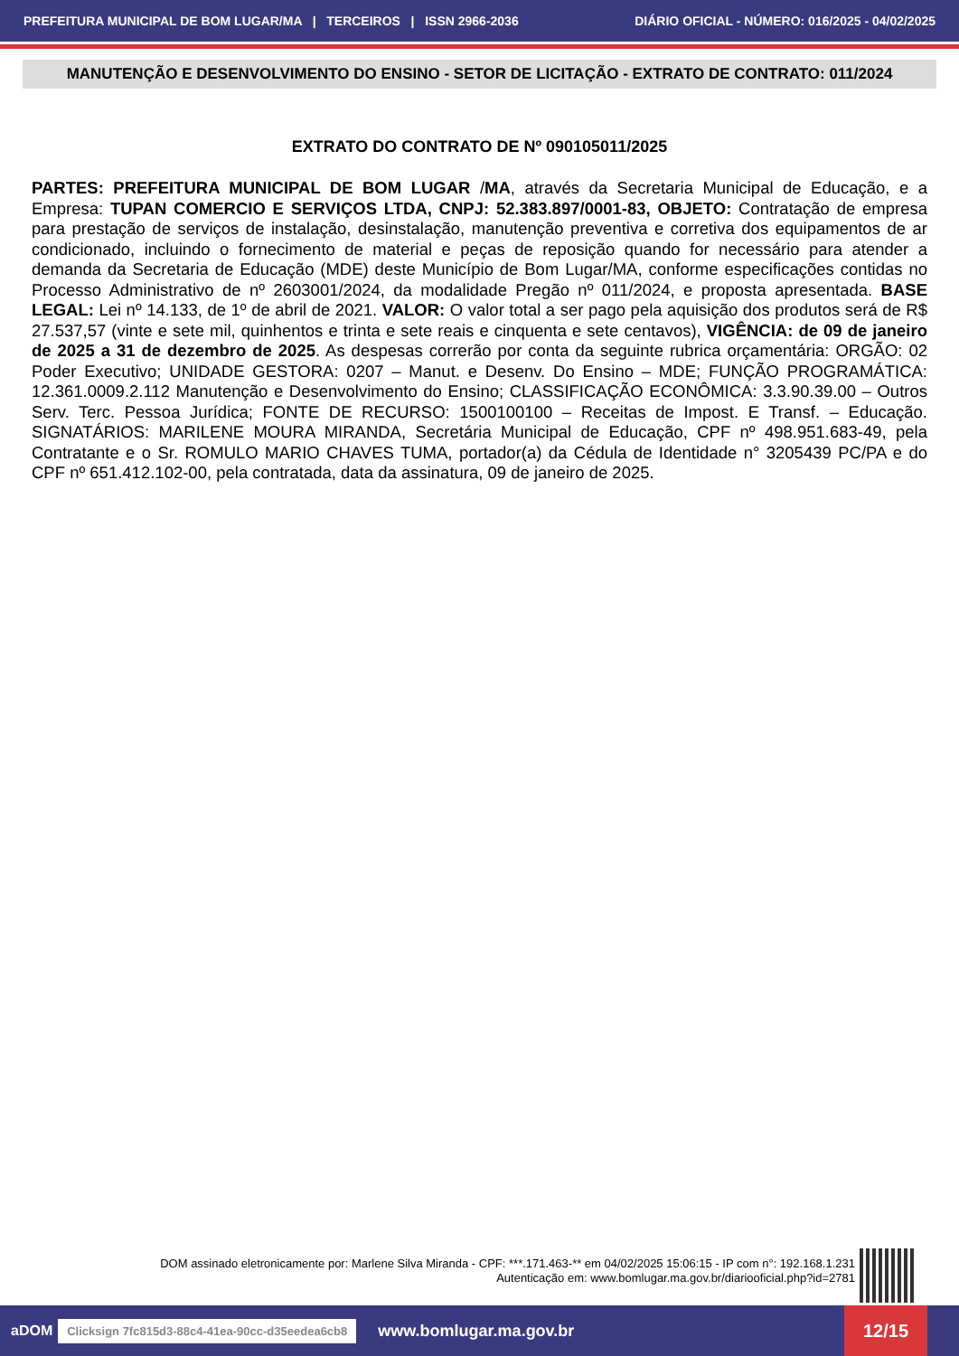PREFEITURA MUNICIPAL DE BOM LUGAR/MA | TERCEIROS | ISSN 2966-2036 DIÁRIO OFICIAL - NÚMERO: 016/2025 - 04/02/2025
MANUTENÇÃO E DESENVOLVIMENTO DO ENSINO - SETOR DE LICITAÇÃO - EXTRATO DE CONTRATO: 011/2024
EXTRATO DO CONTRATO DE Nº 090105011/2025
PARTES: PREFEITURA MUNICIPAL DE BOM LUGAR /MA, através da Secretaria Municipal de Educação, e a Empresa: TUPAN COMERCIO E SERVIÇOS LTDA, CNPJ: 52.383.897/0001-83, OBJETO: Contratação de empresa para prestação de serviços de instalação, desinstalação, manutenção preventiva e corretiva dos equipamentos de ar condicionado, incluindo o fornecimento de material e peças de reposição quando for necessário para atender a demanda da Secretaria de Educação (MDE) deste Município de Bom Lugar/MA, conforme especificações contidas no Processo Administrativo de nº 2603001/2024, da modalidade Pregão nº 011/2024, e proposta apresentada. BASE LEGAL: Lei nº 14.133, de 1º de abril de 2021. VALOR: O valor total a ser pago pela aquisição dos produtos será de R$ 27.537,57 (vinte e sete mil, quinhentos e trinta e sete reais e cinquenta e sete centavos), VIGÊNCIA: de 09 de janeiro de 2025 a 31 de dezembro de 2025. As despesas correrão por conta da seguinte rubrica orçamentária: ORGÃO: 02 Poder Executivo; UNIDADE GESTORA: 0207 – Manut. e Desenv. Do Ensino – MDE; FUNÇÃO PROGRAMÁTICA: 12.361.0009.2.112 Manutenção e Desenvolvimento do Ensino; CLASSIFICAÇÃO ECONÔMICA: 3.3.90.39.00 – Outros Serv. Terc. Pessoa Jurídica; FONTE DE RECURSO: 1500100100 – Receitas de Impost. E Transf. – Educação. SIGNATÁRIOS: MARILENE MOURA MIRANDA, Secretária Municipal de Educação, CPF nº 498.951.683-49, pela Contratante e o Sr. ROMULO MARIO CHAVES TUMA, portador(a) da Cédula de Identidade n° 3205439 PC/PA e do CPF nº 651.412.102-00, pela contratada, data da assinatura, 09 de janeiro de 2025.
DOM assinado eletronicamente por: Marlene Silva Miranda - CPF: ***.171.463-** em 04/02/2025 15:06:15 - IP com n°: 192.168.1.231
Autenticação em: www.bomlugar.ma.gov.br/diariooficial.php?id=2781
aDOM Clicksign 7fc815d3-88c4-41ea-90cc-d35eedea6cb8 www.bomlugar.ma.gov.br 12/15